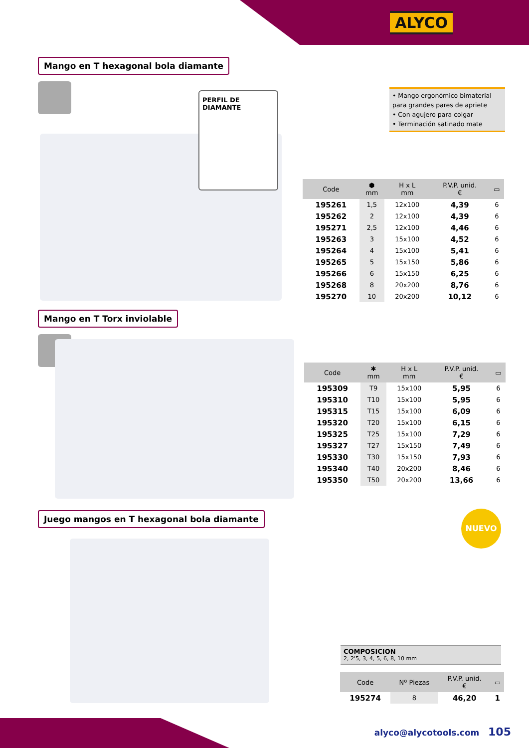ALYCO
Mango en T hexagonal bola diamante
PERFIL DE DIAMANTE
• Mango ergonómico bimaterial para grandes pares de apriete
• Con agujero para colgar
• Terminación satinado mate
| Code | ⬢ mm | H x L mm | P.V.P. unid. € | ▭ |
| --- | --- | --- | --- | --- |
| 195261 | 1,5 | 12x100 | 4,39 | 6 |
| 195262 | 2 | 12x100 | 4,39 | 6 |
| 195271 | 2,5 | 12x100 | 4,46 | 6 |
| 195263 | 3 | 15x100 | 4,52 | 6 |
| 195264 | 4 | 15x100 | 5,41 | 6 |
| 195265 | 5 | 15x150 | 5,86 | 6 |
| 195266 | 6 | 15x150 | 6,25 | 6 |
| 195268 | 8 | 20x200 | 8,76 | 6 |
| 195270 | 10 | 20x200 | 10,12 | 6 |
Mango en T Torx inviolable
| Code | ✱ mm | H x L mm | P.V.P. unid. € | ▭ |
| --- | --- | --- | --- | --- |
| 195309 | T9 | 15x100 | 5,95 | 6 |
| 195310 | T10 | 15x100 | 5,95 | 6 |
| 195315 | T15 | 15x100 | 6,09 | 6 |
| 195320 | T20 | 15x100 | 6,15 | 6 |
| 195325 | T25 | 15x100 | 7,29 | 6 |
| 195327 | T27 | 15x150 | 7,49 | 6 |
| 195330 | T30 | 15x150 | 7,93 | 6 |
| 195340 | T40 | 20x200 | 8,46 | 6 |
| 195350 | T50 | 20x200 | 13,66 | 6 |
Juego mangos en T hexagonal bola diamante
NUEVO
COMPOSICION
2, 2'5, 3, 4, 5, 6, 8, 10 mm
| Code | Nº Piezas | P.V.P. unid. € | ▭ |
| --- | --- | --- | --- |
| 195274 | 8 | 46,20 | 1 |
alyco@alycotools.com 105